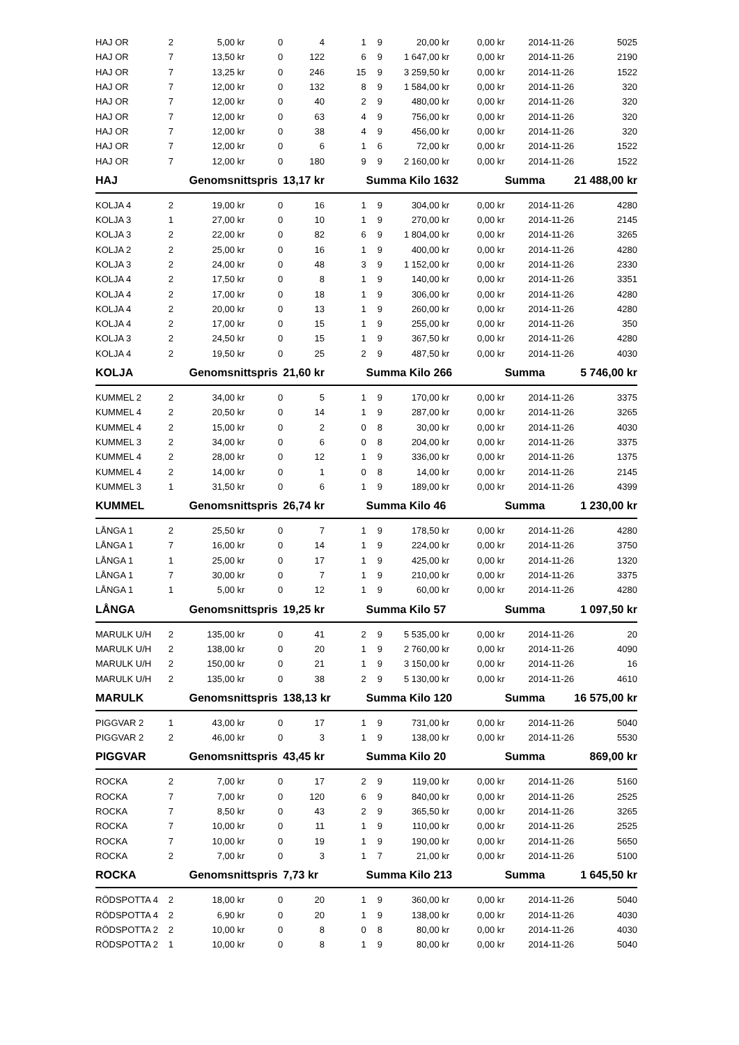| HAJ OR | 2 | 5,00 kr | 0 | 4 | 1 | 9 | 20,00 kr | 0,00 kr | 2014-11-26 | 5025 |
| HAJ OR | 7 | 13,50 kr | 0 | 122 | 6 | 9 | 1 647,00 kr | 0,00 kr | 2014-11-26 | 2190 |
| HAJ OR | 7 | 13,25 kr | 0 | 246 | 15 | 9 | 3 259,50 kr | 0,00 kr | 2014-11-26 | 1522 |
| HAJ OR | 7 | 12,00 kr | 0 | 132 | 8 | 9 | 1 584,00 kr | 0,00 kr | 2014-11-26 | 320 |
| HAJ OR | 7 | 12,00 kr | 0 | 40 | 2 | 9 | 480,00 kr | 0,00 kr | 2014-11-26 | 320 |
| HAJ OR | 7 | 12,00 kr | 0 | 63 | 4 | 9 | 756,00 kr | 0,00 kr | 2014-11-26 | 320 |
| HAJ OR | 7 | 12,00 kr | 0 | 38 | 4 | 9 | 456,00 kr | 0,00 kr | 2014-11-26 | 320 |
| HAJ OR | 7 | 12,00 kr | 0 | 6 | 1 | 6 | 72,00 kr | 0,00 kr | 2014-11-26 | 1522 |
| HAJ OR | 7 | 12,00 kr | 0 | 180 | 9 | 9 | 2 160,00 kr | 0,00 kr | 2014-11-26 | 1522 |
| HAJ | | Genomsnittspris | | 13,17 kr | | Summa Kilo 1632 | | | Summa | 21 488,00 kr |
| KOLJA 4 | 2 | 19,00 kr | 0 | 16 | 1 | 9 | 304,00 kr | 0,00 kr | 2014-11-26 | 4280 |
| KOLJA 3 | 1 | 27,00 kr | 0 | 10 | 1 | 9 | 270,00 kr | 0,00 kr | 2014-11-26 | 2145 |
| KOLJA 3 | 2 | 22,00 kr | 0 | 82 | 6 | 9 | 1 804,00 kr | 0,00 kr | 2014-11-26 | 3265 |
| KOLJA 2 | 2 | 25,00 kr | 0 | 16 | 1 | 9 | 400,00 kr | 0,00 kr | 2014-11-26 | 4280 |
| KOLJA 3 | 2 | 24,00 kr | 0 | 48 | 3 | 9 | 1 152,00 kr | 0,00 kr | 2014-11-26 | 2330 |
| KOLJA 4 | 2 | 17,50 kr | 0 | 8 | 1 | 9 | 140,00 kr | 0,00 kr | 2014-11-26 | 3351 |
| KOLJA 4 | 2 | 17,00 kr | 0 | 18 | 1 | 9 | 306,00 kr | 0,00 kr | 2014-11-26 | 4280 |
| KOLJA 4 | 2 | 20,00 kr | 0 | 13 | 1 | 9 | 260,00 kr | 0,00 kr | 2014-11-26 | 4280 |
| KOLJA 4 | 2 | 17,00 kr | 0 | 15 | 1 | 9 | 255,00 kr | 0,00 kr | 2014-11-26 | 350 |
| KOLJA 3 | 2 | 24,50 kr | 0 | 15 | 1 | 9 | 367,50 kr | 0,00 kr | 2014-11-26 | 4280 |
| KOLJA 4 | 2 | 19,50 kr | 0 | 25 | 2 | 9 | 487,50 kr | 0,00 kr | 2014-11-26 | 4030 |
| KOLJA | | Genomsnittspris | | 21,60 kr | | Summa Kilo 266 | | | Summa | 5 746,00 kr |
| KUMMEL 2 | 2 | 34,00 kr | 0 | 5 | 1 | 9 | 170,00 kr | 0,00 kr | 2014-11-26 | 3375 |
| KUMMEL 4 | 2 | 20,50 kr | 0 | 14 | 1 | 9 | 287,00 kr | 0,00 kr | 2014-11-26 | 3265 |
| KUMMEL 4 | 2 | 15,00 kr | 0 | 2 | 0 | 8 | 30,00 kr | 0,00 kr | 2014-11-26 | 4030 |
| KUMMEL 3 | 2 | 34,00 kr | 0 | 6 | 0 | 8 | 204,00 kr | 0,00 kr | 2014-11-26 | 3375 |
| KUMMEL 4 | 2 | 28,00 kr | 0 | 12 | 1 | 9 | 336,00 kr | 0,00 kr | 2014-11-26 | 1375 |
| KUMMEL 4 | 2 | 14,00 kr | 0 | 1 | 0 | 8 | 14,00 kr | 0,00 kr | 2014-11-26 | 2145 |
| KUMMEL 3 | 1 | 31,50 kr | 0 | 6 | 1 | 9 | 189,00 kr | 0,00 kr | 2014-11-26 | 4399 |
| KUMMEL | | Genomsnittspris | | 26,74 kr | | Summa Kilo 46 | | | Summa | 1 230,00 kr |
| LÅNGA 1 | 2 | 25,50 kr | 0 | 7 | 1 | 9 | 178,50 kr | 0,00 kr | 2014-11-26 | 4280 |
| LÅNGA 1 | 7 | 16,00 kr | 0 | 14 | 1 | 9 | 224,00 kr | 0,00 kr | 2014-11-26 | 3750 |
| LÅNGA 1 | 1 | 25,00 kr | 0 | 17 | 1 | 9 | 425,00 kr | 0,00 kr | 2014-11-26 | 1320 |
| LÅNGA 1 | 7 | 30,00 kr | 0 | 7 | 1 | 9 | 210,00 kr | 0,00 kr | 2014-11-26 | 3375 |
| LÅNGA 1 | 1 | 5,00 kr | 0 | 12 | 1 | 9 | 60,00 kr | 0,00 kr | 2014-11-26 | 4280 |
| LÅNGA | | Genomsnittspris | | 19,25 kr | | Summa Kilo 57 | | | Summa | 1 097,50 kr |
| MARULK U/H | 2 | 135,00 kr | 0 | 41 | 2 | 9 | 5 535,00 kr | 0,00 kr | 2014-11-26 | 20 |
| MARULK U/H | 2 | 138,00 kr | 0 | 20 | 1 | 9 | 2 760,00 kr | 0,00 kr | 2014-11-26 | 4090 |
| MARULK U/H | 2 | 150,00 kr | 0 | 21 | 1 | 9 | 3 150,00 kr | 0,00 kr | 2014-11-26 | 16 |
| MARULK U/H | 2 | 135,00 kr | 0 | 38 | 2 | 9 | 5 130,00 kr | 0,00 kr | 2014-11-26 | 4610 |
| MARULK | | Genomsnittspris | | 138,13 kr | | Summa Kilo 120 | | | Summa | 16 575,00 kr |
| PIGGVAR 2 | 1 | 43,00 kr | 0 | 17 | 1 | 9 | 731,00 kr | 0,00 kr | 2014-11-26 | 5040 |
| PIGGVAR 2 | 2 | 46,00 kr | 0 | 3 | 1 | 9 | 138,00 kr | 0,00 kr | 2014-11-26 | 5530 |
| PIGGVAR | | Genomsnittspris | | 43,45 kr | | Summa Kilo 20 | | | Summa | 869,00 kr |
| ROCKA | 2 | 7,00 kr | 0 | 17 | 2 | 9 | 119,00 kr | 0,00 kr | 2014-11-26 | 5160 |
| ROCKA | 7 | 7,00 kr | 0 | 120 | 6 | 9 | 840,00 kr | 0,00 kr | 2014-11-26 | 2525 |
| ROCKA | 7 | 8,50 kr | 0 | 43 | 2 | 9 | 365,50 kr | 0,00 kr | 2014-11-26 | 3265 |
| ROCKA | 7 | 10,00 kr | 0 | 11 | 1 | 9 | 110,00 kr | 0,00 kr | 2014-11-26 | 2525 |
| ROCKA | 7 | 10,00 kr | 0 | 19 | 1 | 9 | 190,00 kr | 0,00 kr | 2014-11-26 | 5650 |
| ROCKA | 2 | 7,00 kr | 0 | 3 | 1 | 7 | 21,00 kr | 0,00 kr | 2014-11-26 | 5100 |
| ROCKA | | Genomsnittspris | | 7,73 kr | | Summa Kilo 213 | | | Summa | 1 645,50 kr |
| RÖDSPOTTA 4 | 2 | 18,00 kr | 0 | 20 | 1 | 9 | 360,00 kr | 0,00 kr | 2014-11-26 | 5040 |
| RÖDSPOTTA 4 | 2 | 6,90 kr | 0 | 20 | 1 | 9 | 138,00 kr | 0,00 kr | 2014-11-26 | 4030 |
| RÖDSPOTTA 2 | 2 | 10,00 kr | 0 | 8 | 0 | 8 | 80,00 kr | 0,00 kr | 2014-11-26 | 4030 |
| RÖDSPOTTA 2 | 1 | 10,00 kr | 0 | 8 | 1 | 9 | 80,00 kr | 0,00 kr | 2014-11-26 | 5040 |